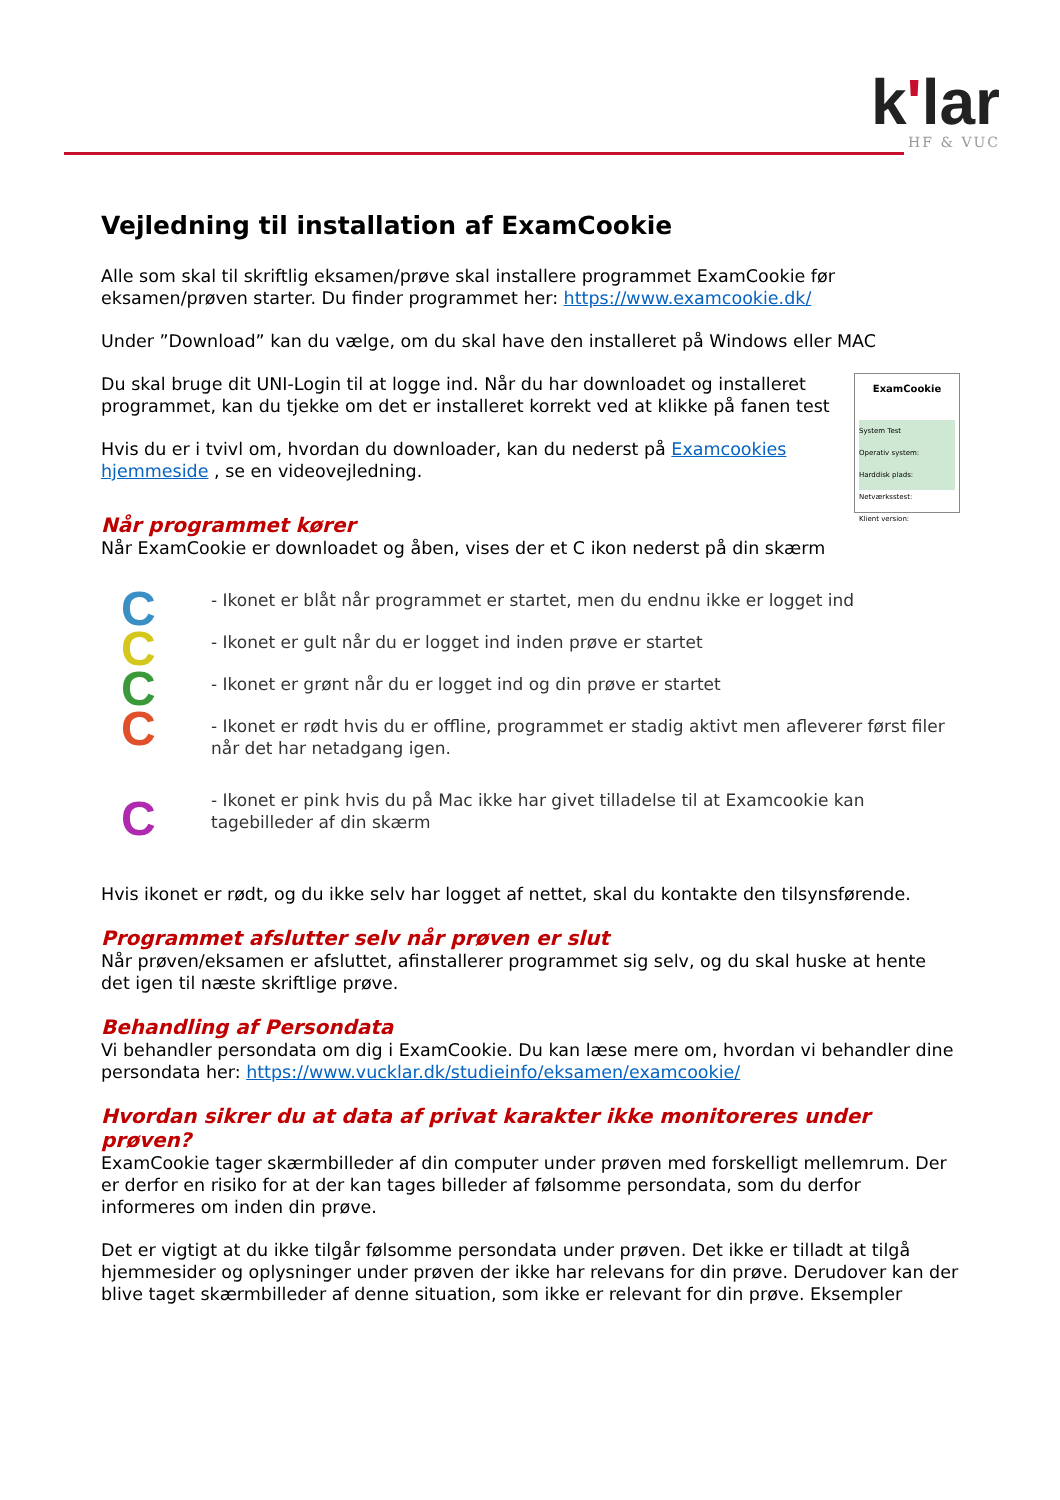k'lar
HF & VUC
Vejledning til installation af ExamCookie
Alle som skal til skriftlig eksamen/prøve skal installere programmet ExamCookie før eksamen/prøven starter. Du finder programmet her: https://www.examcookie.dk/
Under ”Download” kan du vælge, om du skal have den installeret på Windows eller MAC
Du skal bruge dit UNI-Login til at logge ind. Når du har downloadet og installeret programmet, kan du tjekke om det er installeret korrekt ved at klikke på fanen test
Hvis du er i tvivl om, hvordan du downloader, kan du nederst på Examcookies hjemmeside , se en videovejledning.
ExamCookie
System Test
Operativ system:
Harddisk plads:
Netværksstest:
Klient version:
Når programmet kører
Når ExamCookie er downloadet og åben, vises der et C ikon nederst på din skærm
C
C
C
C
C
- Ikonet er blåt når programmet er startet, men du endnu ikke er logget ind
- Ikonet er gult når du er logget ind inden prøve er startet
- Ikonet er grønt når du er logget ind og din prøve er startet
- Ikonet er rødt hvis du er offline, programmet er stadig aktivt men afleverer først filer når det har netadgang igen.
- Ikonet er pink hvis du på Mac ikke har givet tilladelse til at Examcookie kan tagebilleder af din skærm
Hvis ikonet er rødt, og du ikke selv har logget af nettet, skal du kontakte den tilsynsførende.
Programmet afslutter selv når prøven er slut
Når prøven/eksamen er afsluttet, afinstallerer programmet sig selv, og du skal huske at hente det igen til næste skriftlige prøve.
Behandling af Persondata
Vi behandler persondata om dig i ExamCookie. Du kan læse mere om, hvordan vi behandler dine persondata her: https://www.vucklar.dk/studieinfo/eksamen/examcookie/
Hvordan sikrer du at data af privat karakter ikke monitoreres under prøven?
ExamCookie tager skærmbilleder af din computer under prøven med forskelligt mellemrum. Der er derfor en risiko for at der kan tages billeder af følsomme persondata, som du derfor informeres om inden din prøve.
Det er vigtigt at du ikke tilgår følsomme persondata under prøven. Det ikke er tilladt at tilgå hjemmesider og oplysninger under prøven der ikke har relevans for din prøve. Derudover kan der blive taget skærmbilleder af denne situation, som ikke er relevant for din prøve. Eksempler